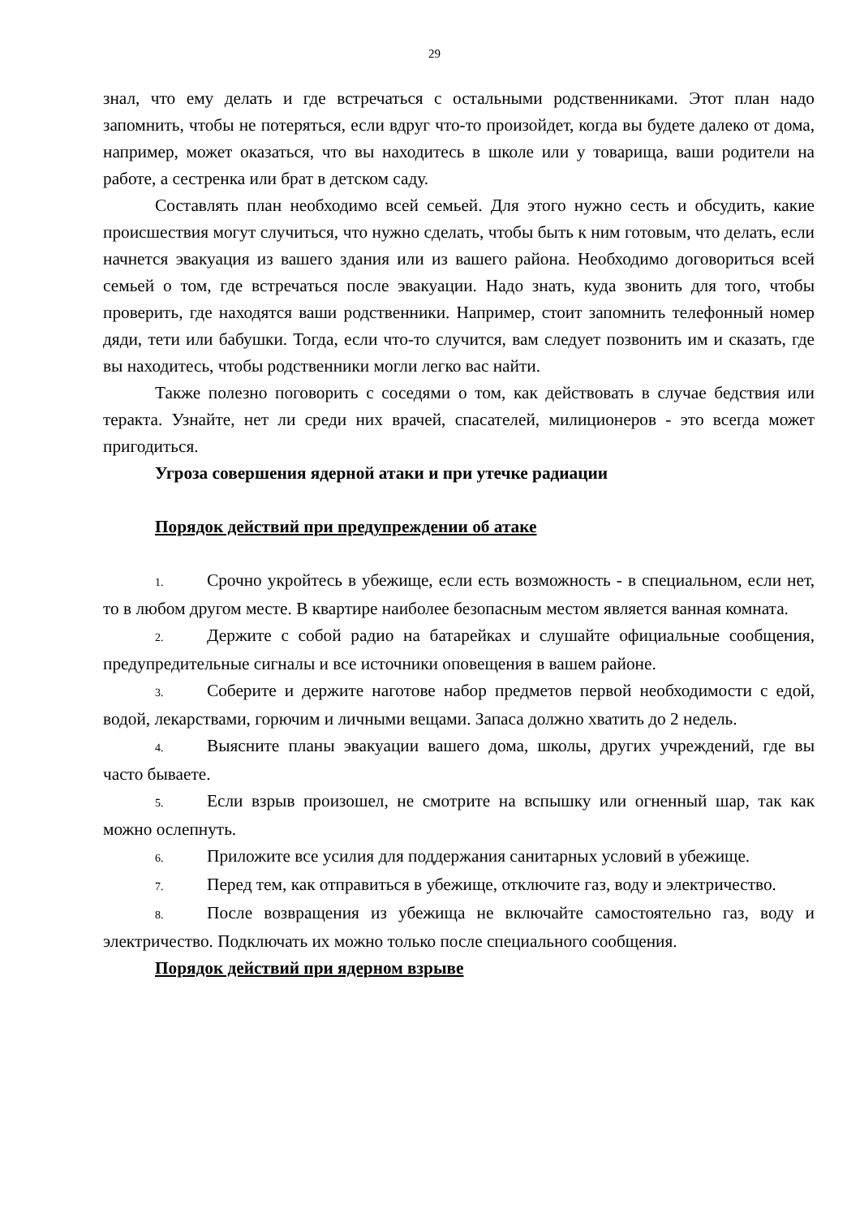29
знал, что ему делать и где встречаться с остальными родственниками. Этот план надо запомнить, чтобы не потеряться, если вдруг что-то произойдет, когда вы будете далеко от дома, например, может оказаться, что вы находитесь в школе или у товарища, ваши родители на работе, а сестренка или брат в детском саду.
Составлять план необходимо всей семьей. Для этого нужно сесть и обсудить, какие происшествия могут случиться, что нужно сделать, чтобы быть к ним готовым, что делать, если начнется эвакуация из вашего здания или из вашего района. Необходимо договориться всей семьей о том, где встречаться после эвакуации. Надо знать, куда звонить для того, чтобы проверить, где находятся ваши родственники. Например, стоит запомнить телефонный номер дяди, тети или бабушки. Тогда, если что-то случится, вам следует позвонить им и сказать, где вы находитесь, чтобы родственники могли легко вас найти.
Также полезно поговорить с соседями о том, как действовать в случае бедствия или теракта. Узнайте, нет ли среди них врачей, спасателей, милиционеров - это всегда может пригодиться.
Угроза совершения ядерной атаки и при утечке радиации
Порядок действий при предупреждении об атаке
1. Срочно укройтесь в убежище, если есть возможность - в специальном, если нет, то в любом другом месте. В квартире наиболее безопасным местом является ванная комната.
2. Держите с собой радио на батарейках и слушайте официальные сообщения, предупредительные сигналы и все источники оповещения в вашем районе.
3. Соберите и держите наготове набор предметов первой необходимости с едой, водой, лекарствами, горючим и личными вещами. Запаса должно хватить до 2 недель.
4. Выясните планы эвакуации вашего дома, школы, других учреждений, где вы часто бываете.
5. Если взрыв произошел, не смотрите на вспышку или огненный шар, так как можно ослепнуть.
6. Приложите все усилия для поддержания санитарных условий в убежище.
7. Перед тем, как отправиться в убежище, отключите газ, воду и электричество.
8. После возвращения из убежища не включайте самостоятельно газ, воду и электричество. Подключать их можно только после специального сообщения.
Порядок действий при ядерном взрыве